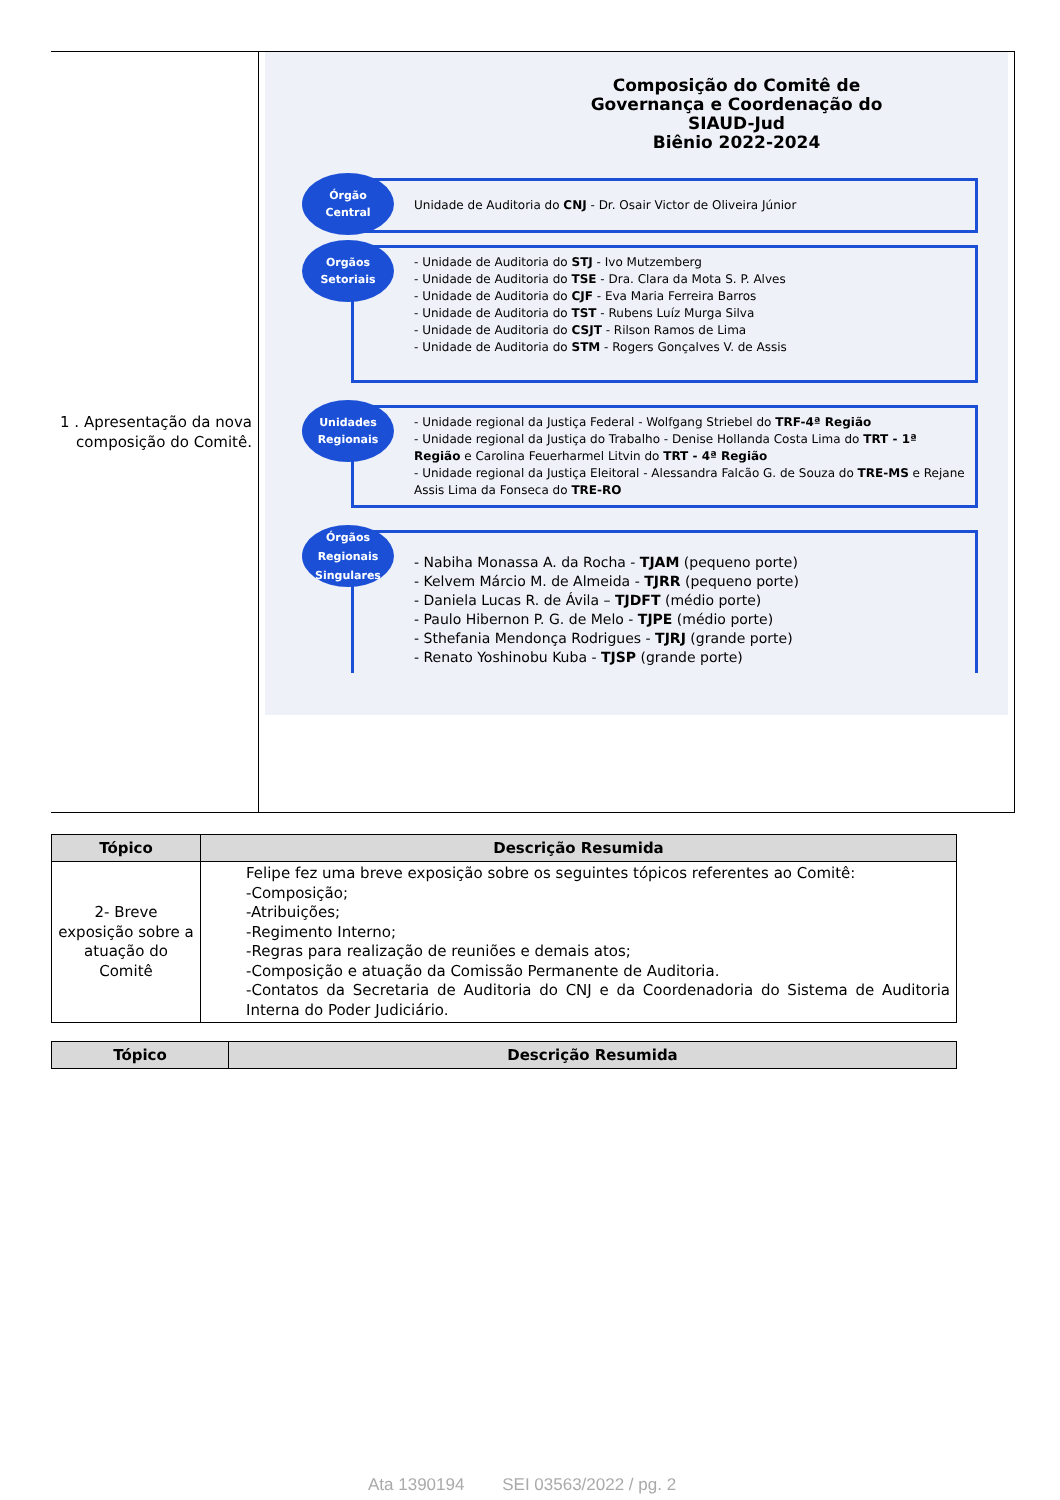| 1 . Apresentação da nova composição do Comitê. | Composição do Comitê de Governança e Coordenação do SIAUD-Jud Biênio 2022-2024 Órgão Central Unidade de Auditoria do CNJ - Dr. Osair Victor de Oliveira Júnior Orgãos Setoriais - Unidade de Auditoria do STJ - Ivo Mutzemberg - Unidade de Auditoria do TSE - Dra. Clara da Mota S. P. Alves - Unidade de Auditoria do CJF - Eva Maria Ferreira Barros - Unidade de Auditoria do TST - Rubens Luíz Murga Silva - Unidade de Auditoria do CSJT - Rilson Ramos de Lima - Unidade de Auditoria do STM - Rogers Gonçalves V. de Assis Unidades Regionais - Unidade regional da Justiça Federal - Wolfgang Striebel do TRF-4ª Região - Unidade regional da Justiça do Trabalho - Denise Hollanda Costa Lima do TRT - 1ª Região e Carolina Feuerharmel Litvin do TRT - 4ª Região - Unidade regional da Justiça Eleitoral - Alessandra Falcão G. de Souza do TRE-MS e Rejane Assis Lima da Fonseca do TRE-RO Órgãos Regionais Singulares - Nabiha Monassa A. da Rocha - TJAM (pequeno porte) - Kelvem Márcio M. de Almeida - TJRR (pequeno porte) - Daniela Lucas R. de Ávila – TJDFT (médio porte) - Paulo Hibernon P. G. de Melo - TJPE (médio porte) - Sthefania Mendonça Rodrigues - TJRJ (grande porte) - Renato Yoshinobu Kuba - TJSP (grande porte) |
| Tópico | Descrição Resumida |
| --- | --- |
| 2- Breve exposição sobre a atuação do Comitê | Felipe fez uma breve exposição sobre os seguintes tópicos referentes ao Comitê: -Composição; -Atribuições; -Regimento Interno; -Regras para realização de reuniões e demais atos; -Composição e atuação da Comissão Permanente de Auditoria. -Contatos da Secretaria de Auditoria do CNJ e da Coordenadoria do Sistema de Auditoria Interna do Poder Judiciário. |
| Tópico | Descrição Resumida |
| --- | --- |
Ata 1390194 SEI 03563/2022 / pg. 2